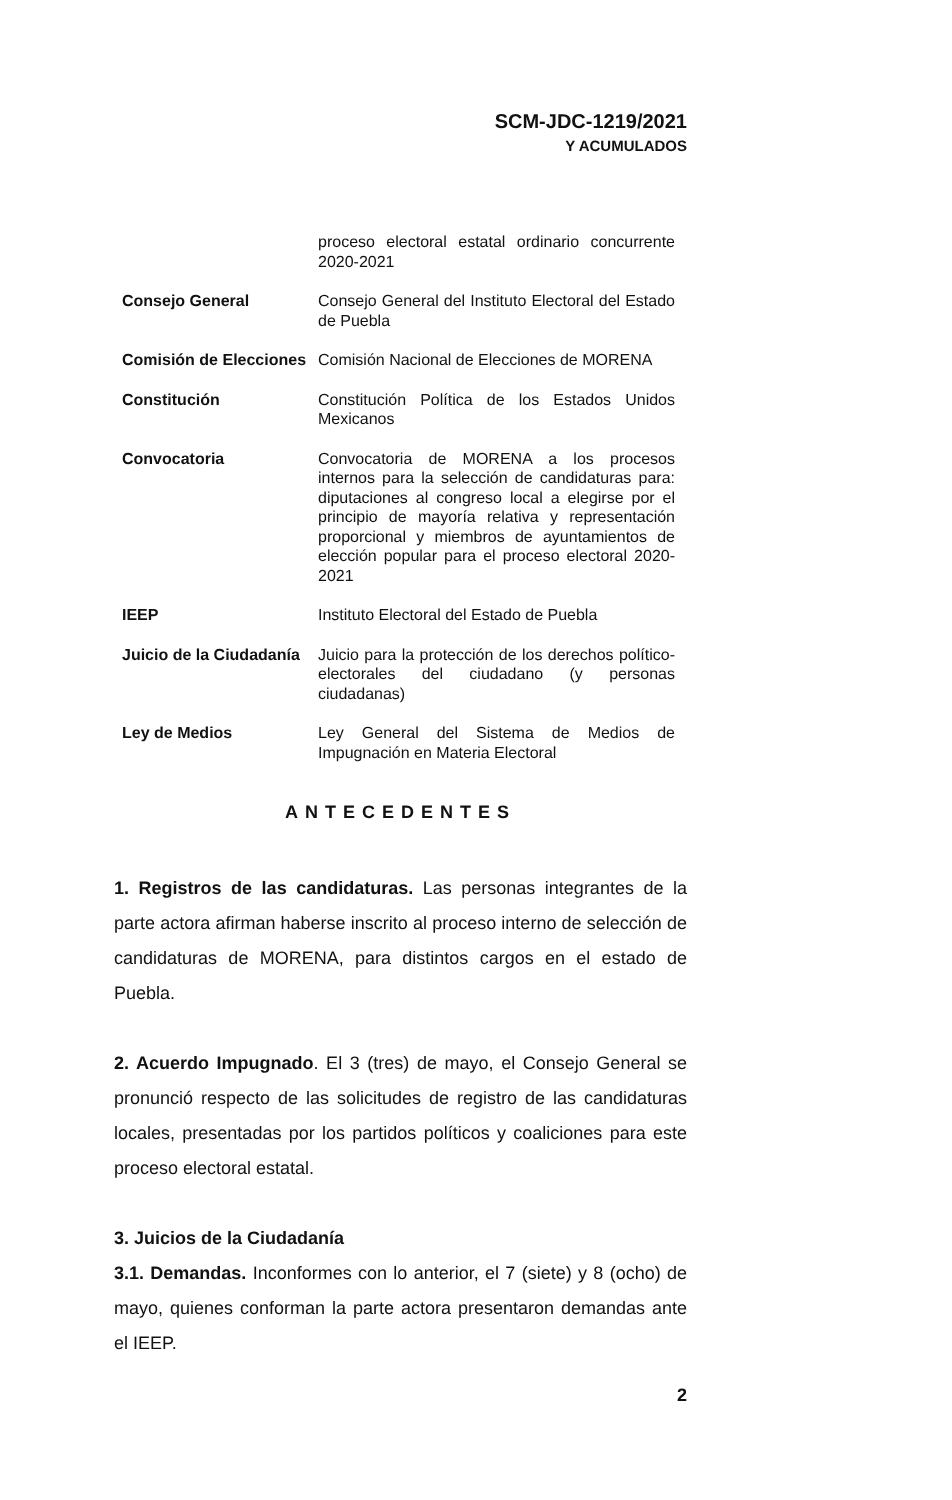SCM-JDC-1219/2021
Y ACUMULADOS
| | proceso electoral estatal ordinario concurrente 2020-2021 |
| Consejo General | Consejo General del Instituto Electoral del Estado de Puebla |
| Comisión de Elecciones | Comisión Nacional de Elecciones de MORENA |
| Constitución | Constitución Política de los Estados Unidos Mexicanos |
| Convocatoria | Convocatoria de MORENA a los procesos internos para la selección de candidaturas para: diputaciones al congreso local a elegirse por el principio de mayoría relativa y representación proporcional y miembros de ayuntamientos de elección popular para el proceso electoral 2020-2021 |
| IEEP | Instituto Electoral del Estado de Puebla |
| Juicio de la Ciudadanía | Juicio para la protección de los derechos político-electorales del ciudadano (y personas ciudadanas) |
| Ley de Medios | Ley General del Sistema de Medios de Impugnación en Materia Electoral |
ANTECEDENTES
1. Registros de las candidaturas. Las personas integrantes de la parte actora afirman haberse inscrito al proceso interno de selección de candidaturas de MORENA, para distintos cargos en el estado de Puebla.
2. Acuerdo Impugnado. El 3 (tres) de mayo, el Consejo General se pronunció respecto de las solicitudes de registro de las candidaturas locales, presentadas por los partidos políticos y coaliciones para este proceso electoral estatal.
3. Juicios de la Ciudadanía
3.1. Demandas. Inconformes con lo anterior, el 7 (siete) y 8 (ocho) de mayo, quienes conforman la parte actora presentaron demandas ante el IEEP.
2